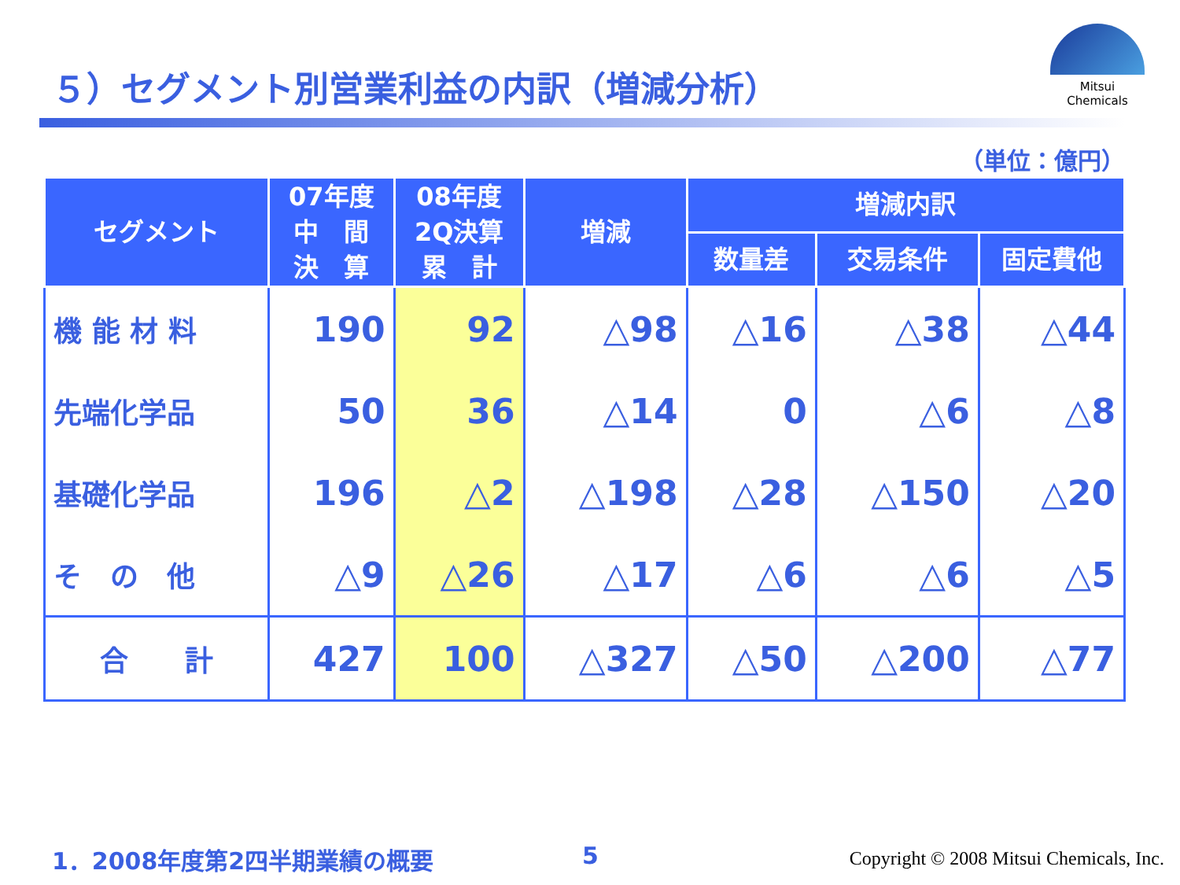５）セグメント別営業利益の内訳（増減分析）
Mitsui Chemicals
（単位：億円）
| セグメント | 07年度 中 間 決 算 | 08年度 2Q決算 累 計 | 増減 | 増減内訳 | | |
| --- | --- | --- | --- | --- | --- | --- |
| | | | | 数量差 | 交易条件 | 固定費他 |
| 機 能 材 料 | 190 | 92 | △98 | △16 | △38 | △44 |
| 先端化学品 | 50 | 36 | △14 | 0 | △6 | △8 |
| 基礎化学品 | 196 | △2 | △198 | △28 | △150 | △20 |
| そ の 他 | △9 | △26 | △17 | △6 | △6 | △5 |
| 合 計 | 427 | 100 | △327 | △50 | △200 | △77 |
1．2008年度第2四半期業績の概要 5
Copyright © 2008 Mitsui Chemicals, Inc.